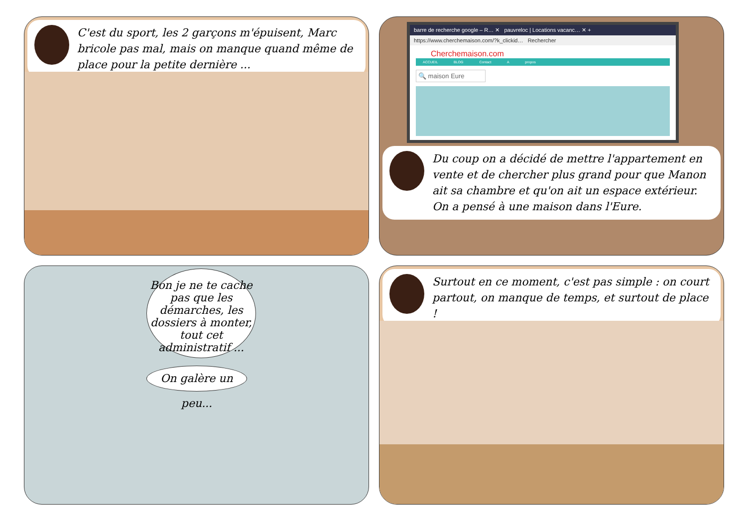C'est du sport, les 2 garçons m'épuisent, Marc bricole pas mal, mais on manque quand même de place pour la petite dernière ...
barre de recherche google – R… ✕ pauvreloc | Locations vacanc… ✕ +
https://www.cherchemaison.com/?k_clickid… Rechercher
Cherchemaison.com
ACCUEIL BLOG Contact A propos
🔍 maison Eure
Du coup on a décidé de mettre l'appartement en vente et de chercher plus grand pour que Manon ait sa chambre et qu'on ait un espace extérieur. On a pensé à une maison dans l'Eure.
Bon je ne te cache pas que les démarches, les dossiers à monter, tout cet administratif ...
On galère un peu...
Surtout en ce moment, c'est pas simple : on court partout, on manque de temps, et surtout de place !